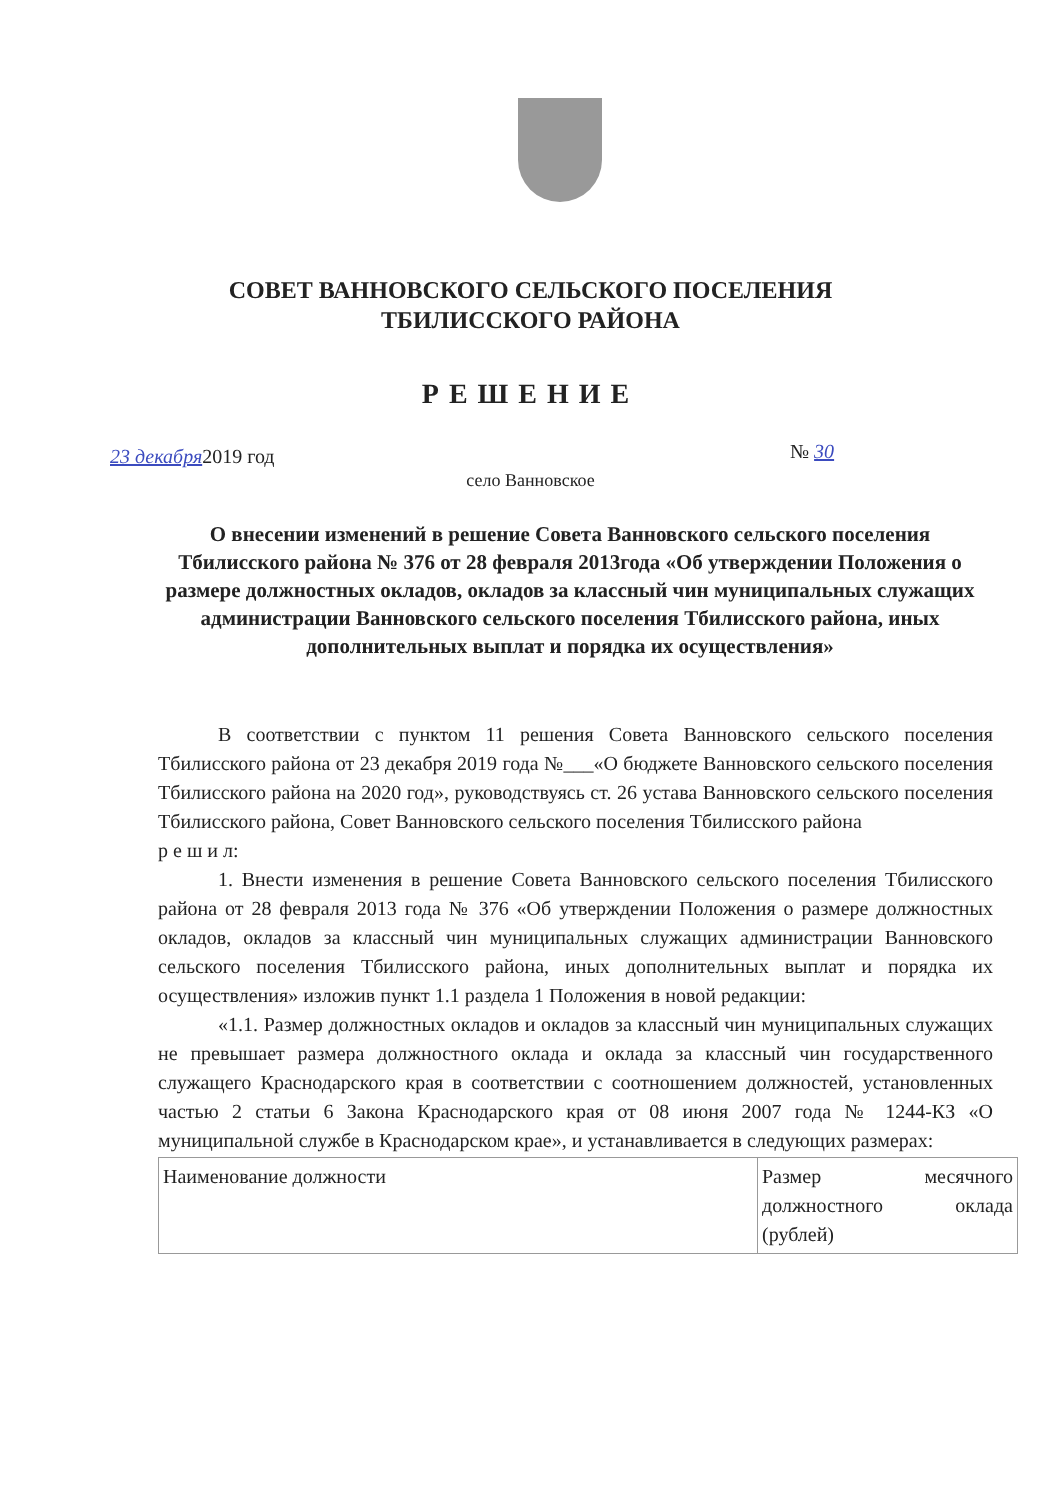СОВЕТ ВАННОВСКОГО СЕЛЬСКОГО ПОСЕЛЕНИЯ
ТБИЛИССКОГО РАЙОНА
РЕШЕНИЕ
23 декабря2019 год № 30
село Ванновское
О внесении изменений в решение Совета Ванновского сельского поселения Тбилисского района № 376 от 28 февраля 2013года «Об утверждении Положения о размере должностных окладов, окладов за классный чин муниципальных служащих администрации Ванновского сельского поселения Тбилисского района, иных дополнительных выплат и порядка их осуществления»
В соответствии с пунктом 11 решения Совета Ванновского сельского поселения Тбилисского района от 23 декабря 2019 года №___«О бюджете Ванновского сельского поселения Тбилисского района на 2020 год», руководствуясь ст. 26 устава Ванновского сельского поселения Тбилисского района, Совет Ванновского сельского поселения Тбилисского района
р е ш и л:
1. Внести изменения в решение Совета Ванновского сельского поселения Тбилисского района от 28 февраля 2013 года № 376 «Об утверждении Положения о размере должностных окладов, окладов за классный чин муниципальных служащих администрации Ванновского сельского поселения Тбилисского района, иных дополнительных выплат и порядка их осуществления» изложив пункт 1.1 раздела 1 Положения в новой редакции:
«1.1. Размер должностных окладов и окладов за классный чин муниципальных служащих не превышает размера должностного оклада и оклада за классный чин государственного служащего Краснодарского края в соответствии с соотношением должностей, установленных частью 2 статьи 6 Закона Краснодарского края от 08 июня 2007 года № 1244-КЗ «О муниципальной службе в Краснодарском крае», и устанавливается в следующих размерах:
| Наименование должности | Размер месячного должностного оклада (рублей) |